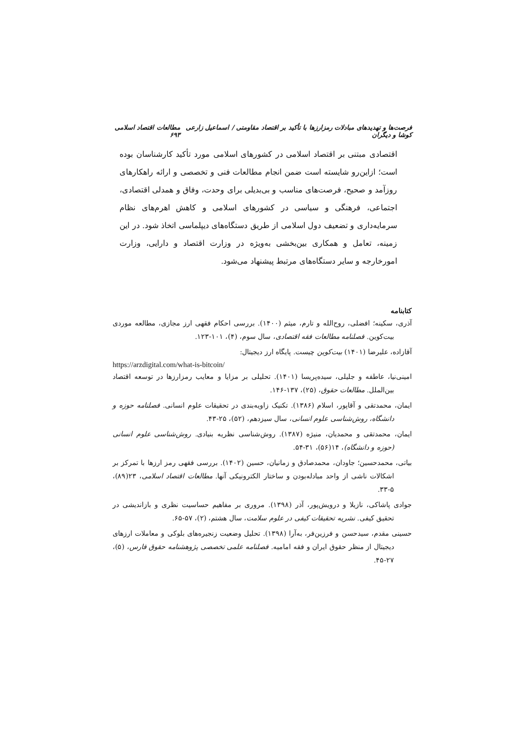فرصت‌ها و تهدیدهای مبادلات رمزارزها با تأکید بر اقتصاد مقاومتی / اسماعیل زارعی کوشا و دیگران مطالعات اقتصاد اسلامی ۶۹۳
اقتصادی مبتنی بر اقتصاد اسلامی در کشورهای اسلامی مورد تأکید کارشناسان بوده است؛ ازاین‌رو شایسته است ضمن انجام مطالعات فنی و تخصصی و ارائه راهکارهای روزآمد و صحیح، فرصت‌های مناسب و بی‌بدیلی برای وحدت، وفاق و همدلی اقتصادی، اجتماعی، فرهنگی و سیاسی در کشورهای اسلامی و کاهش اهرم‌های نظام سرمایه‌داری و تضعیف دول اسلامی از طریق دستگاه‌های دیپلماسی اتخاذ شود. در این زمینه، تعامل و همکاری بین‌بخشی به‌ویژه در وزارت اقتصاد و دارایی، وزارت امورخارجه و سایر دستگاه‌های مرتبط پیشنهاد می‌شود.
کتابنامه
آذری، سکینه؛ افضلی، روح‌الله و تارم، میثم (۱۴۰۰). بررسی احکام فقهی ارز مجازی، مطالعه موردی بیت‌کوین. فصلنامه مطالعات فقه اقتصادی، سال سوم، (۴)، ۱۰۱-۱۲۳.
آقازاده، علیرضا (۱۴۰۱) بیت‌کوین چیست. پایگاه ارز دیجیتال:
https://arzdigital.com/what-is-bitcoin/
امینی‌نیا، عاطفه و جلیلی، سیده‌پریسا (۱۴۰۱). تحلیلی بر مزایا و معایب رمزارزها در توسعه اقتصاد بین‌الملل. مطالعات حقوق، (۲۵)، ۱۳۷-۱۴۶.
ایمان، محمدتقی و آقاپور، اسلام (۱۳۸۶). تکنیک زاویه‌بندی در تحقیقات علوم انسانی. فصلنامه حوزه و دانشگاه، روش‌شناسی علوم انسانی، سال سیزدهم، (۵۲)، ۲۵-۴۳.
ایمان، محمدتقی و محمدیان، منیژه (۱۳۸۷). روش‌شناسی نظریه بنیادی. روش‌شناسی علوم انسانی (حوزه و دانشگاه)، ۱۴(۵۶)، ۳۱-۵۴.
بیاتی، محمدحسین؛ جاودان، محمدصادق و زمانیان، حسین (۱۴۰۲). بررسی فقهی رمز ارزها با تمرکز بر اشکالات ناشی از واحد مبادله‌بودن و ساختار الکترونیکی آنها. مطالعات اقتصاد اسلامی، ۲۳(۸۹)، ۵-۳۳.
جوادی پاشاکی، نازیلا و درویش‌پور، آذر (۱۳۹۸). مروری بر مفاهیم حساسیت نظری و بازاندیشی در تحقیق کیفی. نشریه تحقیقات کیفی در علوم سلامت، سال هشتم، (۲)، ۵۷-۶۵.
حسینی مقدم، سیدحسن و فرزین‌فر، به‌آرا (۱۳۹۸). تحلیل وضعیت زنجیره‌های بلوکی و معاملات ارزهای دیجیتال از منظر حقوق ایران و فقه امامیه. فصلنامه علمی تخصصی پژوهشنامه حقوق فارس، (۵)، ۲۷-۴۵.